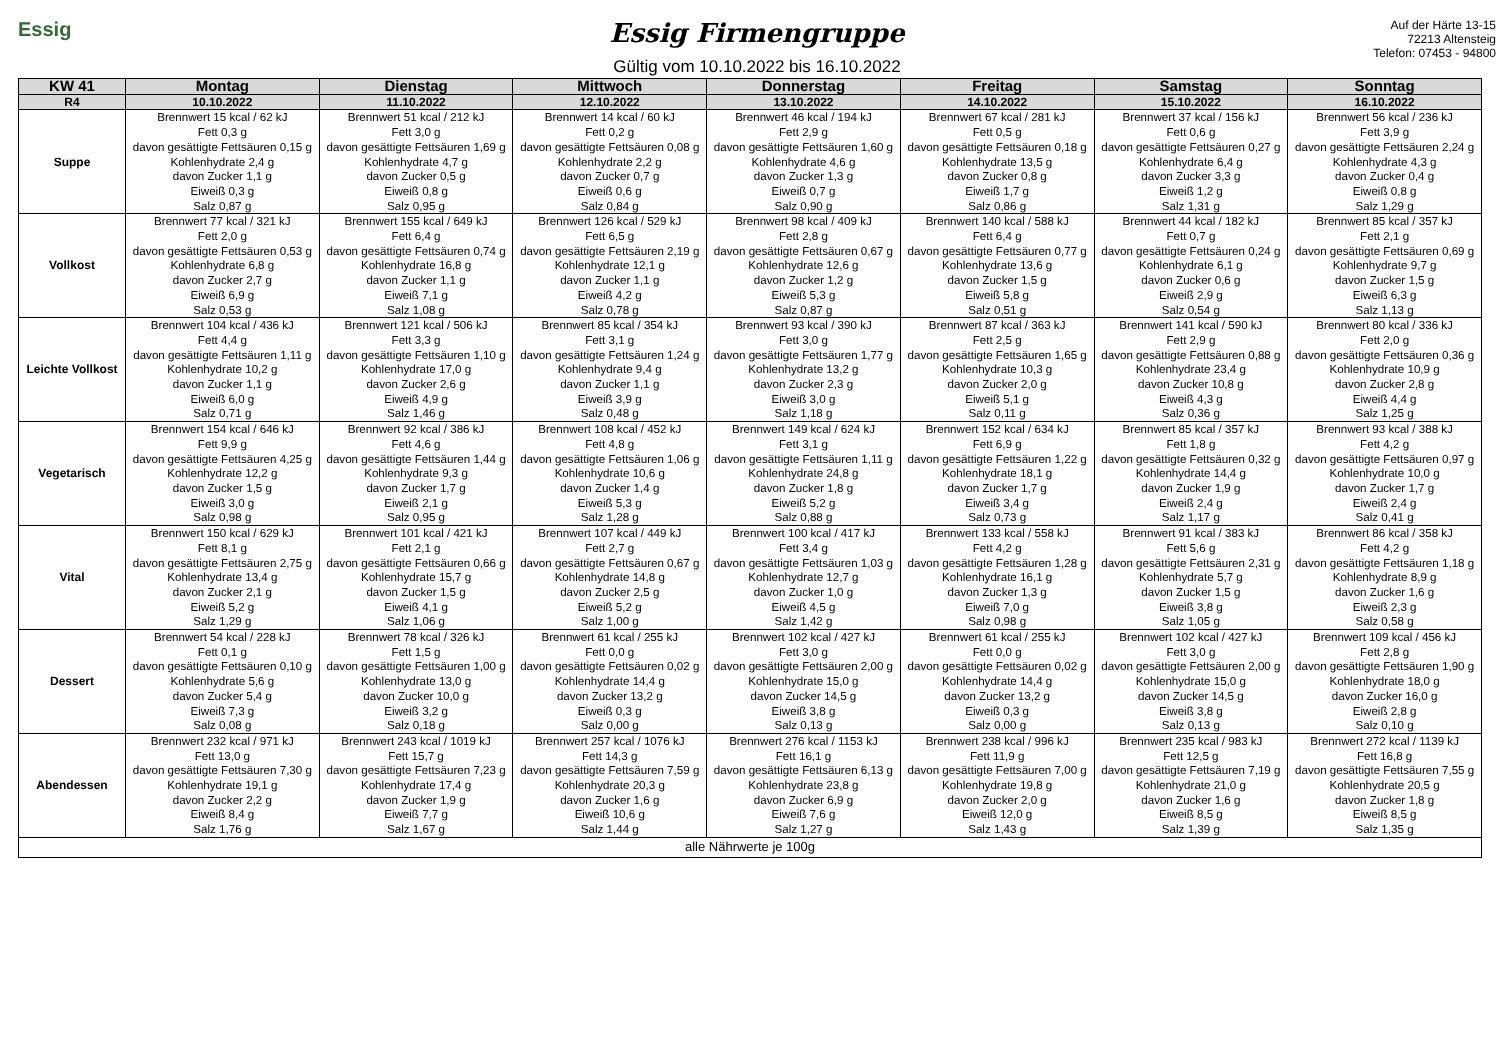Essig
Essig Firmengruppe
Gültig vom 10.10.2022 bis 16.10.2022
Auf der Härte 13-15
72213 Altensteig
Telefon: 07453 - 94800
| KW 41 | Montag | Dienstag | Mittwoch | Donnerstag | Freitag | Samstag | Sonntag |
| --- | --- | --- | --- | --- | --- | --- | --- |
| R4 | 10.10.2022 | 11.10.2022 | 12.10.2022 | 13.10.2022 | 14.10.2022 | 15.10.2022 | 16.10.2022 |
| Suppe | Brennwert 15 kcal / 62 kJ Fett 0,3 g davon gesättigte Fettsäuren 0,15 g Kohlenhydrate 2,4 g davon Zucker 1,1 g Eiweiß 0,3 g Salz 0,87 g | Brennwert 51 kcal / 212 kJ Fett 3,0 g davon gesättigte Fettsäuren 1,69 g Kohlenhydrate 4,7 g davon Zucker 0,5 g Eiweiß 0,8 g Salz 0,95 g | Brennwert 14 kcal / 60 kJ Fett 0,2 g davon gesättigte Fettsäuren 0,08 g Kohlenhydrate 2,2 g davon Zucker 0,7 g Eiweiß 0,6 g Salz 0,84 g | Brennwert 46 kcal / 194 kJ Fett 2,9 g davon gesättigte Fettsäuren 1,60 g Kohlenhydrate 4,6 g davon Zucker 1,3 g Eiweiß 0,7 g Salz 0,90 g | Brennwert 67 kcal / 281 kJ Fett 0,5 g davon gesättigte Fettsäuren 0,18 g Kohlenhydrate 13,5 g davon Zucker 0,8 g Eiweiß 1,7 g Salz 0,86 g | Brennwert 37 kcal / 156 kJ Fett 0,6 g davon gesättigte Fettsäuren 0,27 g Kohlenhydrate 6,4 g davon Zucker 3,3 g Eiweiß 1,2 g Salz 1,31 g | Brennwert 56 kcal / 236 kJ Fett 3,9 g davon gesättigte Fettsäuren 2,24 g Kohlenhydrate 4,3 g davon Zucker 0,4 g Eiweiß 0,8 g Salz 1,29 g |
| Vollkost | Brennwert 77 kcal / 321 kJ Fett 2,0 g davon gesättigte Fettsäuren 0,53 g Kohlenhydrate 6,8 g davon Zucker 2,7 g Eiweiß 6,9 g Salz 0,53 g | Brennwert 155 kcal / 649 kJ Fett 6,4 g davon gesättigte Fettsäuren 0,74 g Kohlenhydrate 16,8 g davon Zucker 1,1 g Eiweiß 7,1 g Salz 1,08 g | Brennwert 126 kcal / 529 kJ Fett 6,5 g davon gesättigte Fettsäuren 2,19 g Kohlenhydrate 12,1 g davon Zucker 1,1 g Eiweiß 4,2 g Salz 0,78 g | Brennwert 98 kcal / 409 kJ Fett 2,8 g davon gesättigte Fettsäuren 0,67 g Kohlenhydrate 12,6 g davon Zucker 1,2 g Eiweiß 5,3 g Salz 0,87 g | Brennwert 140 kcal / 588 kJ Fett 6,4 g davon gesättigte Fettsäuren 0,77 g Kohlenhydrate 13,6 g davon Zucker 1,5 g Eiweiß 5,8 g Salz 0,51 g | Brennwert 44 kcal / 182 kJ Fett 0,7 g davon gesättigte Fettsäuren 0,24 g Kohlenhydrate 6,1 g davon Zucker 0,6 g Eiweiß 2,9 g Salz 0,54 g | Brennwert 85 kcal / 357 kJ Fett 2,1 g davon gesättigte Fettsäuren 0,69 g Kohlenhydrate 9,7 g davon Zucker 1,5 g Eiweiß 6,3 g Salz 1,13 g |
| Leichte Vollkost | Brennwert 104 kcal / 436 kJ Fett 4,4 g davon gesättigte Fettsäuren 1,11 g Kohlenhydrate 10,2 g davon Zucker 1,1 g Eiweiß 6,0 g Salz 0,71 g | Brennwert 121 kcal / 506 kJ Fett 3,3 g davon gesättigte Fettsäuren 1,10 g Kohlenhydrate 17,0 g davon Zucker 2,6 g Eiweiß 4,9 g Salz 1,46 g | Brennwert 85 kcal / 354 kJ Fett 3,1 g davon gesättigte Fettsäuren 1,24 g Kohlenhydrate 9,4 g davon Zucker 1,1 g Eiweiß 3,9 g Salz 0,48 g | Brennwert 93 kcal / 390 kJ Fett 3,0 g davon gesättigte Fettsäuren 1,77 g Kohlenhydrate 13,2 g davon Zucker 2,3 g Eiweiß 3,0 g Salz 1,18 g | Brennwert 87 kcal / 363 kJ Fett 2,5 g davon gesättigte Fettsäuren 1,65 g Kohlenhydrate 10,3 g davon Zucker 2,0 g Eiweiß 5,1 g Salz 0,11 g | Brennwert 141 kcal / 590 kJ Fett 2,9 g davon gesättigte Fettsäuren 0,88 g Kohlenhydrate 23,4 g davon Zucker 10,8 g Eiweiß 4,3 g Salz 0,36 g | Brennwert 80 kcal / 336 kJ Fett 2,0 g davon gesättigte Fettsäuren 0,36 g Kohlenhydrate 10,9 g davon Zucker 2,8 g Eiweiß 4,4 g Salz 1,25 g |
| Vegetarisch | Brennwert 154 kcal / 646 kJ Fett 9,9 g davon gesättigte Fettsäuren 4,25 g Kohlenhydrate 12,2 g davon Zucker 1,5 g Eiweiß 3,0 g Salz 0,98 g | Brennwert 92 kcal / 386 kJ Fett 4,6 g davon gesättigte Fettsäuren 1,44 g Kohlenhydrate 9,3 g davon Zucker 1,7 g Eiweiß 2,1 g Salz 0,95 g | Brennwert 108 kcal / 452 kJ Fett 4,8 g davon gesättigte Fettsäuren 1,06 g Kohlenhydrate 10,6 g davon Zucker 1,4 g Eiweiß 5,3 g Salz 1,28 g | Brennwert 149 kcal / 624 kJ Fett 3,1 g davon gesättigte Fettsäuren 1,11 g Kohlenhydrate 24,8 g davon Zucker 1,8 g Eiweiß 5,2 g Salz 0,88 g | Brennwert 152 kcal / 634 kJ Fett 6,9 g davon gesättigte Fettsäuren 1,22 g Kohlenhydrate 18,1 g davon Zucker 1,7 g Eiweiß 3,4 g Salz 0,73 g | Brennwert 85 kcal / 357 kJ Fett 1,8 g davon gesättigte Fettsäuren 0,32 g Kohlenhydrate 14,4 g davon Zucker 1,9 g Eiweiß 2,4 g Salz 1,17 g | Brennwert 93 kcal / 388 kJ Fett 4,2 g davon gesättigte Fettsäuren 0,97 g Kohlenhydrate 10,0 g davon Zucker 1,7 g Eiweiß 2,4 g Salz 0,41 g |
| Vital | Brennwert 150 kcal / 629 kJ Fett 8,1 g davon gesättigte Fettsäuren 2,75 g Kohlenhydrate 13,4 g davon Zucker 2,1 g Eiweiß 5,2 g Salz 1,29 g | Brennwert 101 kcal / 421 kJ Fett 2,1 g davon gesättigte Fettsäuren 0,66 g Kohlenhydrate 15,7 g davon Zucker 1,5 g Eiweiß 4,1 g Salz 1,06 g | Brennwert 107 kcal / 449 kJ Fett 2,7 g davon gesättigte Fettsäuren 0,67 g Kohlenhydrate 14,8 g davon Zucker 2,5 g Eiweiß 5,2 g Salz 1,00 g | Brennwert 100 kcal / 417 kJ Fett 3,4 g davon gesättigte Fettsäuren 1,03 g Kohlenhydrate 12,7 g davon Zucker 1,0 g Eiweiß 4,5 g Salz 1,42 g | Brennwert 133 kcal / 558 kJ Fett 4,2 g davon gesättigte Fettsäuren 1,28 g Kohlenhydrate 16,1 g davon Zucker 1,3 g Eiweiß 7,0 g Salz 0,98 g | Brennwert 91 kcal / 383 kJ Fett 5,6 g davon gesättigte Fettsäuren 2,31 g Kohlenhydrate 5,7 g davon Zucker 1,5 g Eiweiß 3,8 g Salz 1,05 g | Brennwert 86 kcal / 358 kJ Fett 4,2 g davon gesättigte Fettsäuren 1,18 g Kohlenhydrate 8,9 g davon Zucker 1,6 g Eiweiß 2,3 g Salz 0,58 g |
| Dessert | Brennwert 54 kcal / 228 kJ Fett 0,1 g davon gesättigte Fettsäuren 0,10 g Kohlenhydrate 5,6 g davon Zucker 5,4 g Eiweiß 7,3 g Salz 0,08 g | Brennwert 78 kcal / 326 kJ Fett 1,5 g davon gesättigte Fettsäuren 1,00 g Kohlenhydrate 13,0 g davon Zucker 10,0 g Eiweiß 3,2 g Salz 0,18 g | Brennwert 61 kcal / 255 kJ Fett 0,0 g davon gesättigte Fettsäuren 0,02 g Kohlenhydrate 14,4 g davon Zucker 13,2 g Eiweiß 0,3 g Salz 0,00 g | Brennwert 102 kcal / 427 kJ Fett 3,0 g davon gesättigte Fettsäuren 2,00 g Kohlenhydrate 15,0 g davon Zucker 14,5 g Eiweiß 3,8 g Salz 0,13 g | Brennwert 61 kcal / 255 kJ Fett 0,0 g davon gesättigte Fettsäuren 0,02 g Kohlenhydrate 14,4 g davon Zucker 13,2 g Eiweiß 0,3 g Salz 0,00 g | Brennwert 102 kcal / 427 kJ Fett 3,0 g davon gesättigte Fettsäuren 2,00 g Kohlenhydrate 15,0 g davon Zucker 14,5 g Eiweiß 3,8 g Salz 0,13 g | Brennwert 109 kcal / 456 kJ Fett 2,8 g davon gesättigte Fettsäuren 1,90 g Kohlenhydrate 18,0 g davon Zucker 16,0 g Eiweiß 2,8 g Salz 0,10 g |
| Abendessen | Brennwert 232 kcal / 971 kJ Fett 13,0 g davon gesättigte Fettsäuren 7,30 g Kohlenhydrate 19,1 g davon Zucker 2,2 g Eiweiß 8,4 g Salz 1,76 g | Brennwert 243 kcal / 1019 kJ Fett 15,7 g davon gesättigte Fettsäuren 7,23 g Kohlenhydrate 17,4 g davon Zucker 1,9 g Eiweiß 7,7 g Salz 1,67 g | Brennwert 257 kcal / 1076 kJ Fett 14,3 g davon gesättigte Fettsäuren 7,59 g Kohlenhydrate 20,3 g davon Zucker 1,6 g Eiweiß 10,6 g Salz 1,44 g | Brennwert 276 kcal / 1153 kJ Fett 16,1 g davon gesättigte Fettsäuren 6,13 g Kohlenhydrate 23,8 g davon Zucker 6,9 g Eiweiß 7,6 g Salz 1,27 g | Brennwert 238 kcal / 996 kJ Fett 11,9 g davon gesättigte Fettsäuren 7,00 g Kohlenhydrate 19,8 g davon Zucker 2,0 g Eiweiß 12,0 g Salz 1,43 g | Brennwert 235 kcal / 983 kJ Fett 12,5 g davon gesättigte Fettsäuren 7,19 g Kohlenhydrate 21,0 g davon Zucker 1,6 g Eiweiß 8,5 g Salz 1,39 g | Brennwert 272 kcal / 1139 kJ Fett 16,8 g davon gesättigte Fettsäuren 7,55 g Kohlenhydrate 20,5 g davon Zucker 1,8 g Eiweiß 8,5 g Salz 1,35 g |
| alle Nährwerte je 100g | | | | | | | |